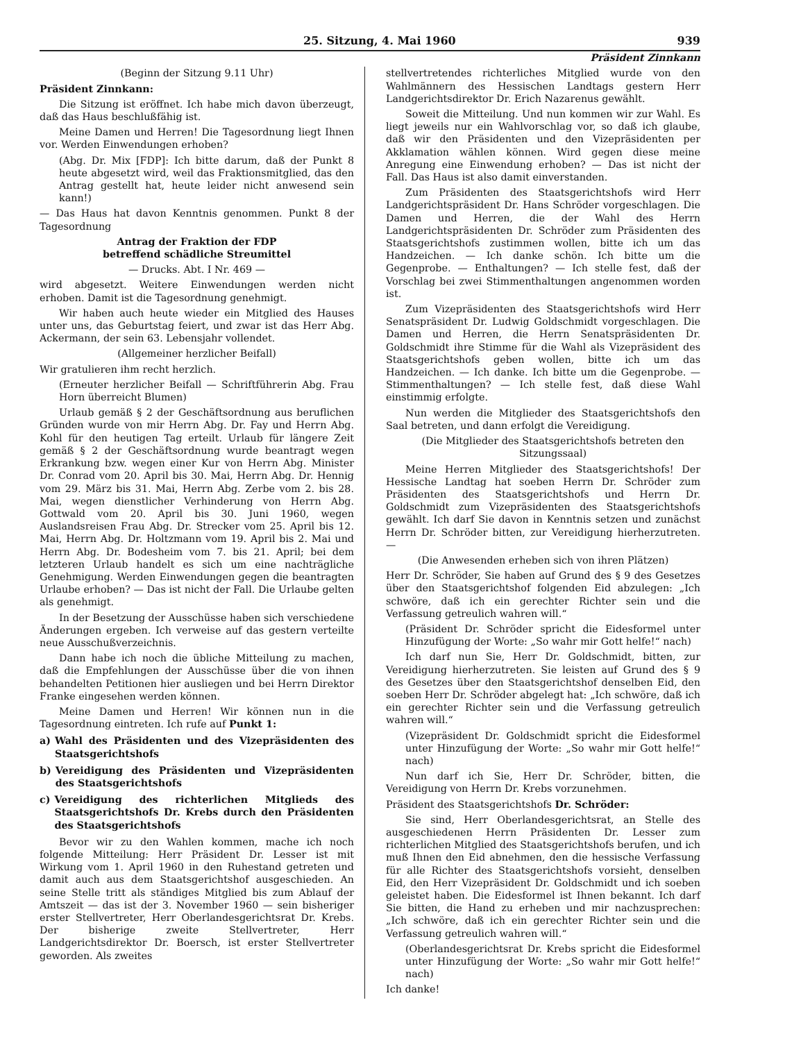25. Sitzung, 4. Mai 1960 939
Präsident Zinnkann
(Beginn der Sitzung 9.11 Uhr)
Präsident Zinnkann:
Die Sitzung ist eröffnet. Ich habe mich davon überzeugt, daß das Haus beschlußfähig ist.
Meine Damen und Herren! Die Tagesordnung liegt Ihnen vor. Werden Einwendungen erhoben?
(Abg. Dr. Mix [FDP]: Ich bitte darum, daß der Punkt 8 heute abgesetzt wird, weil das Fraktionsmitglied, das den Antrag gestellt hat, heute leider nicht anwesend sein kann!)
— Das Haus hat davon Kenntnis genommen. Punkt 8 der Tagesordnung
Antrag der Fraktion der FDP
betreffend schädliche Streumittel
— Drucks. Abt. I Nr. 469 —
wird abgesetzt. Weitere Einwendungen werden nicht erhoben. Damit ist die Tagesordnung genehmigt.
Wir haben auch heute wieder ein Mitglied des Hauses unter uns, das Geburtstag feiert, und zwar ist das Herr Abg. Ackermann, der sein 63. Lebensjahr vollendet.
(Allgemeiner herzlicher Beifall)
Wir gratulieren ihm recht herzlich.
(Erneuter herzlicher Beifall — Schriftführerin Abg. Frau Horn überreicht Blumen)
Urlaub gemäß § 2 der Geschäftsordnung aus beruflichen Gründen wurde von mir Herrn Abg. Dr. Fay und Herrn Abg. Kohl für den heutigen Tag erteilt. Urlaub für längere Zeit gemäß § 2 der Geschäftsordnung wurde beantragt wegen Erkrankung bzw. wegen einer Kur von Herrn Abg. Minister Dr. Conrad vom 20. April bis 30. Mai, Herrn Abg. Dr. Hennig vom 29. März bis 31. Mai, Herrn Abg. Zerbe vom 2. bis 28. Mai, wegen dienstlicher Verhinderung von Herrn Abg. Gottwald vom 20. April bis 30. Juni 1960, wegen Auslandsreisen Frau Abg. Dr. Strecker vom 25. April bis 12. Mai, Herrn Abg. Dr. Holtzmann vom 19. April bis 2. Mai und Herrn Abg. Dr. Bodesheim vom 7. bis 21. April; bei dem letzteren Urlaub handelt es sich um eine nachträgliche Genehmigung. Werden Einwendungen gegen die beantragten Urlaube erhoben? — Das ist nicht der Fall. Die Urlaube gelten als genehmigt.
In der Besetzung der Ausschüsse haben sich verschiedene Änderungen ergeben. Ich verweise auf das gestern verteilte neue Ausschußverzeichnis.
Dann habe ich noch die übliche Mitteilung zu machen, daß die Empfehlungen der Ausschüsse über die von ihnen behandelten Petitionen hier ausliegen und bei Herrn Direktor Franke eingesehen werden können.
Meine Damen und Herren! Wir können nun in die Tagesordnung eintreten. Ich rufe auf Punkt 1:
a) Wahl des Präsidenten und des Vizepräsidenten des Staatsgerichtshofs
b) Vereidigung des Präsidenten und Vizepräsidenten des Staatsgerichtshofs
c) Vereidigung des richterlichen Mitglieds des Staatsgerichtshofs Dr. Krebs durch den Präsidenten des Staatsgerichtshofs
Bevor wir zu den Wahlen kommen, mache ich noch folgende Mitteilung: Herr Präsident Dr. Lesser ist mit Wirkung vom 1. April 1960 in den Ruhestand getreten und damit auch aus dem Staatsgerichtshof ausgeschieden. An seine Stelle tritt als ständiges Mitglied bis zum Ablauf der Amtszeit — das ist der 3. November 1960 — sein bisheriger erster Stellvertreter, Herr Oberlandesgerichtsrat Dr. Krebs. Der bisherige zweite Stellvertreter, Herr Landgerichtsdirektor Dr. Boersch, ist erster Stellvertreter geworden. Als zweites
stellvertretendes richterliches Mitglied wurde von den Wahlmännern des Hessischen Landtags gestern Herr Landgerichtsdirektor Dr. Erich Nazarenus gewählt.
Soweit die Mitteilung. Und nun kommen wir zur Wahl. Es liegt jeweils nur ein Wahlvorschlag vor, so daß ich glaube, daß wir den Präsidenten und den Vizepräsidenten per Akklamation wählen können. Wird gegen diese meine Anregung eine Einwendung erhoben? — Das ist nicht der Fall. Das Haus ist also damit einverstanden.
Zum Präsidenten des Staatsgerichtshofs wird Herr Landgerichtspräsident Dr. Hans Schröder vorgeschlagen. Die Damen und Herren, die der Wahl des Herrn Landgerichtspräsidenten Dr. Schröder zum Präsidenten des Staatsgerichtshofs zustimmen wollen, bitte ich um das Handzeichen. — Ich danke schön. Ich bitte um die Gegenprobe. — Enthaltungen? — Ich stelle fest, daß der Vorschlag bei zwei Stimmenthaltungen angenommen worden ist.
Zum Vizepräsidenten des Staatsgerichtshofs wird Herr Senatspräsident Dr. Ludwig Goldschmidt vorgeschlagen. Die Damen und Herren, die Herrn Senatspräsidenten Dr. Goldschmidt ihre Stimme für die Wahl als Vizepräsident des Staatsgerichtshofs geben wollen, bitte ich um das Handzeichen. — Ich danke. Ich bitte um die Gegenprobe. — Stimmenthaltungen? — Ich stelle fest, daß diese Wahl einstimmig erfolgte.
Nun werden die Mitglieder des Staatsgerichtshofs den Saal betreten, und dann erfolgt die Vereidigung.
(Die Mitglieder des Staatsgerichtshofs betreten den Sitzungssaal)
Meine Herren Mitglieder des Staatsgerichtshofs! Der Hessische Landtag hat soeben Herrn Dr. Schröder zum Präsidenten des Staatsgerichtshofs und Herrn Dr. Goldschmidt zum Vizepräsidenten des Staatsgerichtshofs gewählt. Ich darf Sie davon in Kenntnis setzen und zunächst Herrn Dr. Schröder bitten, zur Vereidigung hierherzutreten. —
(Die Anwesenden erheben sich von ihren Plätzen)
Herr Dr. Schröder, Sie haben auf Grund des § 9 des Gesetzes über den Staatsgerichtshof folgenden Eid abzulegen: „Ich schwöre, daß ich ein gerechter Richter sein und die Verfassung getreulich wahren will.“
(Präsident Dr. Schröder spricht die Eidesformel unter Hinzufügung der Worte: „So wahr mir Gott helfe!“ nach)
Ich darf nun Sie, Herr Dr. Goldschmidt, bitten, zur Vereidigung hierherzutreten. Sie leisten auf Grund des § 9 des Gesetzes über den Staatsgerichtshof denselben Eid, den soeben Herr Dr. Schröder abgelegt hat: „Ich schwöre, daß ich ein gerechter Richter sein und die Verfassung getreulich wahren will.“
(Vizepräsident Dr. Goldschmidt spricht die Eidesformel unter Hinzufügung der Worte: „So wahr mir Gott helfe!“ nach)
Nun darf ich Sie, Herr Dr. Schröder, bitten, die Vereidigung von Herrn Dr. Krebs vorzunehmen.
Präsident des Staatsgerichtshofs Dr. Schröder:
Sie sind, Herr Oberlandesgerichtsrat, an Stelle des ausgeschiedenen Herrn Präsidenten Dr. Lesser zum richterlichen Mitglied des Staatsgerichtshofs berufen, und ich muß Ihnen den Eid abnehmen, den die hessische Verfassung für alle Richter des Staatsgerichtshofs vorsieht, denselben Eid, den Herr Vizepräsident Dr. Goldschmidt und ich soeben geleistet haben. Die Eidesformel ist Ihnen bekannt. Ich darf Sie bitten, die Hand zu erheben und mir nachzusprechen: „Ich schwöre, daß ich ein gerechter Richter sein und die Verfassung getreulich wahren will.“
(Oberlandesgerichtsrat Dr. Krebs spricht die Eidesformel unter Hinzufügung der Worte: „So wahr mir Gott helfe!“ nach)
Ich danke!